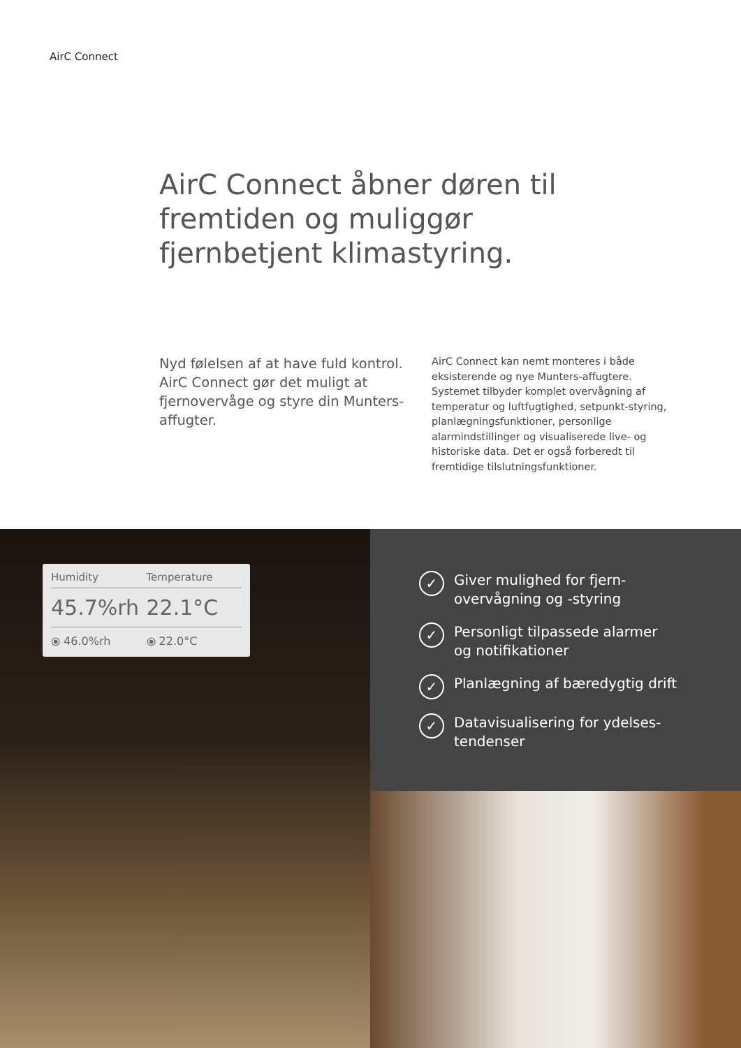AirC Connect
AirC Connect åbner døren til fremtiden og muliggør fjernbetjent klimastyring.
Nyd følelsen af at have fuld kontrol. AirC Connect gør det muligt at fjernovervåge og styre din Munters-affugter.
AirC Connect kan nemt monteres i både eksisterende og nye Munters-affugtere. Systemet tilbyder komplet overvågning af temperatur og luftfugtighed, setpunkt-styring, planlægningsfunktioner, personlige alarmindstillinger og visualiserede live- og historiske data. Det er også forberedt til fremtidige tilslutningsfunktioner.
Humidity
45.7%rh
⦿ 46.0%rh
Temperature
22.1°C
⦿ 22.0°C
✓ Giver mulighed for fjern-
overvågning og -styring
✓ Personligt tilpassede alarmer
og notifikationer
✓ Planlægning af bæredygtig drift
✓ Datavisualisering for ydelses-
tendenser